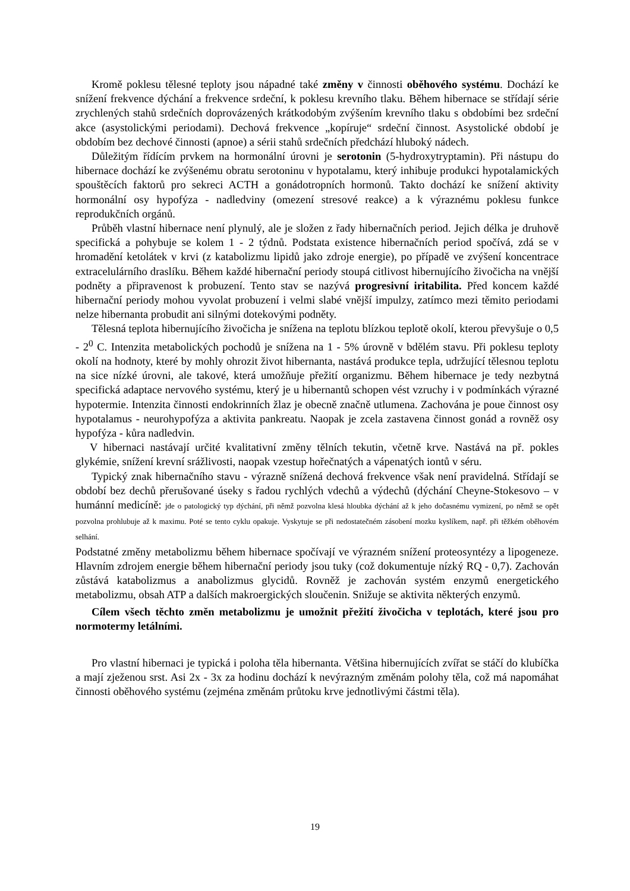Kromě poklesu tělesné teploty jsou nápadné také změny v činnosti oběhového systému. Dochází ke snížení frekvence dýchání a frekvence srdeční, k poklesu krevního tlaku. Během hibernace se střídají série zrychlených stahů srdečních doprovázených krátkodobým zvýšením krevního tlaku s obdobími bez srdeční akce (asystolickými periodami). Dechová frekvence „kopíruje“ srdeční činnost. Asystolické období je obdobím bez dechové činnosti (apnoe) a sérii stahů srdečních předchází hluboký nádech.
Důležitým řídícím prvkem na hormonální úrovni je serotonin (5-hydroxytryptamin). Při nástupu do hibernace dochází ke zvýšenému obratu serotoninu v hypotalamu, který inhibuje produkci hypotalamických spouštěcích faktorů pro sekreci ACTH a gonádotropních hormonů. Takto dochází ke snížení aktivity hormonální osy hypofýza - nadledviny (omezení stresové reakce) a k výraznému poklesu funkce reprodukčních orgánů.
Průběh vlastní hibernace není plynulý, ale je složen z řady hibernačních period. Jejich délka je druhově specifická a pohybuje se kolem 1 - 2 týdnů. Podstata existence hibernačních period spočívá, zdá se v hromadění ketolátek v krvi (z katabolizmu lipidů jako zdroje energie), po případě ve zvýšení koncentrace extracelulárního draslíku. Během každé hibernační periody stoupá citlivost hibernujícího živočicha na vnější podněty a připravenost k probuzení. Tento stav se nazývá progresivní iritabilita. Před koncem každé hibernační periody mohou vyvolat probuzení i velmi slabé vnější impulzy, zatímco mezi těmito periodami nelze hibernanta probudit ani silnými dotekovými podněty.
Tělesná teplota hibernujícího živočicha je snížena na teplotu blízkou teplotě okolí, kterou převyšuje o 0,5 - 2<sup>0</sup> C. Intenzita metabolických pochodů je snížena na 1 - 5% úrovně v bdělém stavu. Při poklesu teploty okolí na hodnoty, které by mohly ohrozit život hibernanta, nastává produkce tepla, udržující tělesnou teplotu na sice nízké úrovni, ale takové, která umožňuje přežití organizmu. Během hibernace je tedy nezbytná specifická adaptace nervového systému, který je u hibernantů schopen vést vzruchy i v podmínkách výrazné hypotermie. Intenzita činnosti endokrinních žlaz je obecně značně utlumena. Zachována je poue činnost osy hypotalamus - neurohypofýza a aktivita pankreatu. Naopak je zcela zastavena činnost gonád a rovněž osy hypofýza - kůra nadledvin.
V hibernaci nastávají určité kvalitativní změny tělních tekutin, včetně krve. Nastává na př. pokles glykémie, snížení krevní srážlivosti, naopak vzestup hořečnatých a vápenatých iontů v séru.
Typický znak hibernačního stavu - výrazně snížená dechová frekvence však není pravidelná. Střídají se období bez dechů přerušované úseky s řadou rychlých vdechů a výdechů (dýchání Cheyne-Stokesovo – v humánní medicíně: jde o patologický typ dýchání, při němž pozvolna klesá hloubka dýchání až k jeho dočasnému vymizení, po němž se opět pozvolna prohlubuje až k maximu. Poté se tento cyklu opakuje. Vyskytuje se při nedostatečném zásobení mozku kyslíkem, např. při těžkém oběhovém selhání.
Podstatné změny metabolizmu během hibernace spočívají ve výrazném snížení proteosyntézy a lipogeneze. Hlavním zdrojem energie během hibernační periody jsou tuky (což dokumentuje nízký RQ - 0,7). Zachován zůstává katabolizmus a anabolizmus glycidů. Rovněž je zachován systém enzymů energetického metabolizmu, obsah ATP a dalších makroergických sloučenin. Snižuje se aktivita některých enzymů.
Cílem všech těchto změn metabolizmu je umožnit přežití živočicha v teplotách, které jsou pro normotermy letálními.
Pro vlastní hibernaci je typická i poloha těla hibernanta. Většina hibernujících zvířat se stáčí do klubíčka a mají zježenou srst. Asi 2x - 3x za hodinu dochází k nevýrazným změnám polohy těla, což má napomáhat činnosti oběhového systému (zejména změnám průtoku krve jednotlivými částmi těla).
19